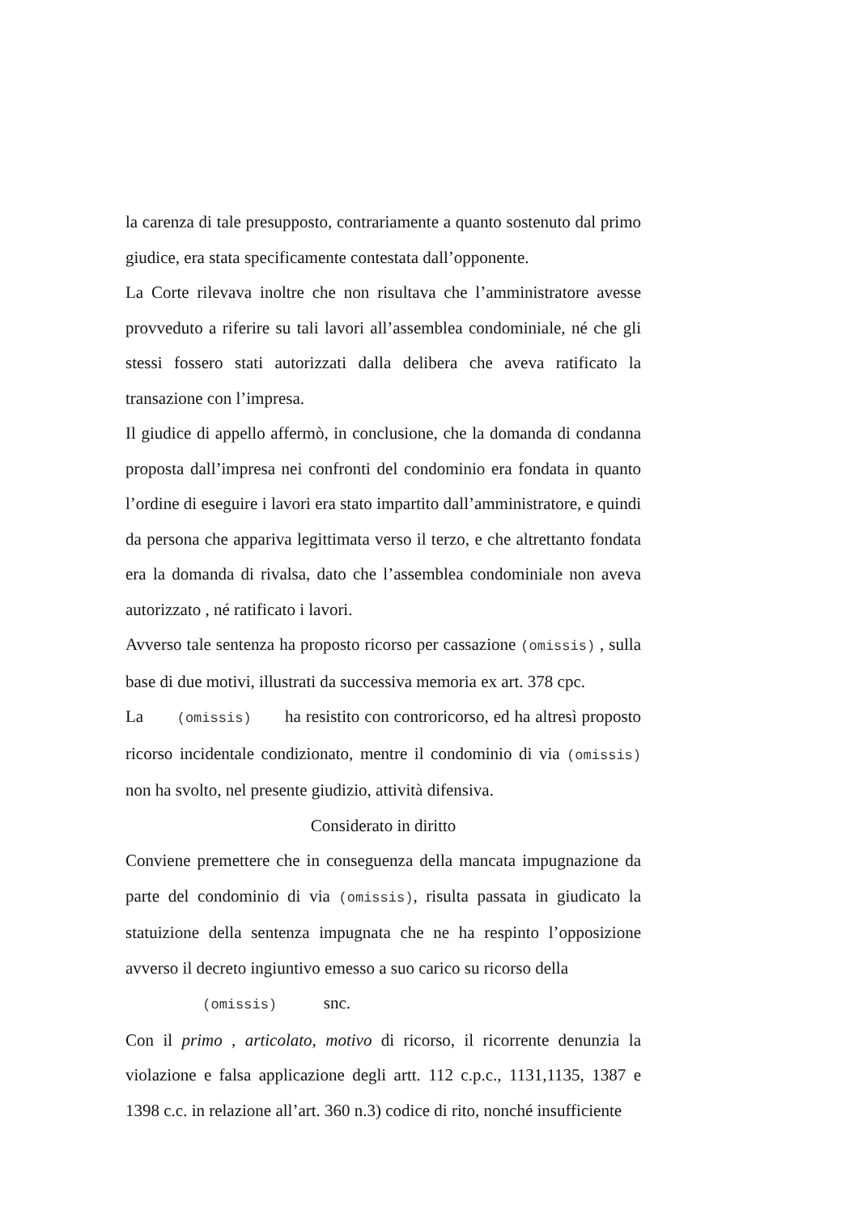la carenza di tale presupposto, contrariamente a quanto sostenuto dal primo giudice, era stata specificamente contestata dall’opponente.
La Corte rilevava inoltre che non risultava che l’amministratore avesse provveduto a riferire su tali lavori all’assemblea condominiale, né che gli stessi fossero stati autorizzati dalla delibera che aveva ratificato la transazione con l’impresa.
Il giudice di appello affermò, in conclusione, che la domanda di condanna proposta dall’impresa nei confronti del condominio era fondata in quanto l’ordine di eseguire i lavori era stato impartito dall’amministratore, e quindi da persona che appariva legittimata verso il terzo, e che altrettanto fondata era la domanda di rivalsa, dato che l’assemblea condominiale non aveva autorizzato , né ratificato i lavori.
Avverso tale sentenza ha proposto ricorso per cassazione (omissis) , sulla base di due motivi, illustrati da successiva memoria ex art. 378 cpc.
La (omissis) ha resistito con controricorso, ed ha altresì proposto ricorso incidentale condizionato, mentre il condominio di via (omissis) non ha svolto, nel presente giudizio, attività difensiva.
Considerato in diritto
Conviene premettere che in conseguenza della mancata impugnazione da parte del condominio di via (omissis), risulta passata in giudicato la statuizione della sentenza impugnata che ne ha respinto l’opposizione avverso il decreto ingiuntivo emesso a suo carico su ricorso della
(omissis) snc.
Con il primo , articolato, motivo di ricorso, il ricorrente denunzia la violazione e falsa applicazione degli artt. 112 c.p.c., 1131,1135, 1387 e 1398 c.c. in relazione all’art. 360 n.3) codice di rito, nonché insufficiente